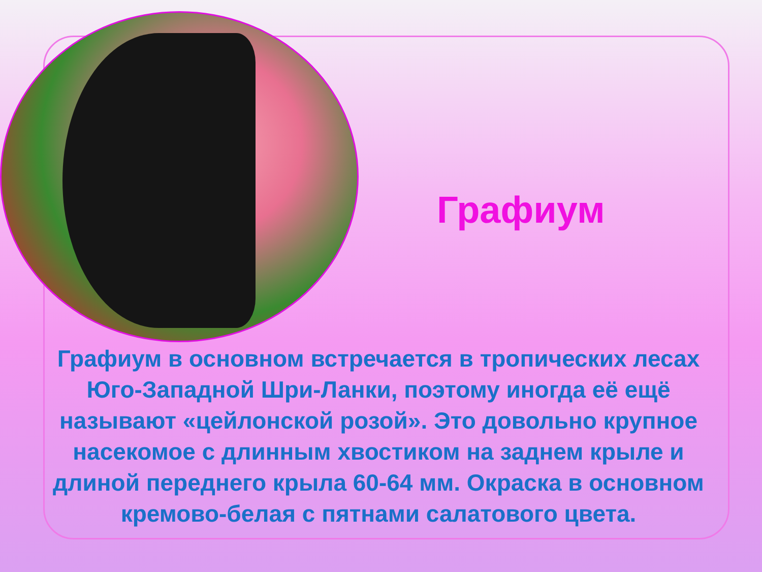Графиум
Графиум в основном встречается в тропических лесах Юго-Западной Шри-Ланки, поэтому иногда её ещё называют «цейлонской розой». Это довольно крупное насекомое с длинным хвостиком на заднем крыле и длиной переднего крыла 60-64 мм. Окраска в основном кремово-белая с пятнами салатового цвета.